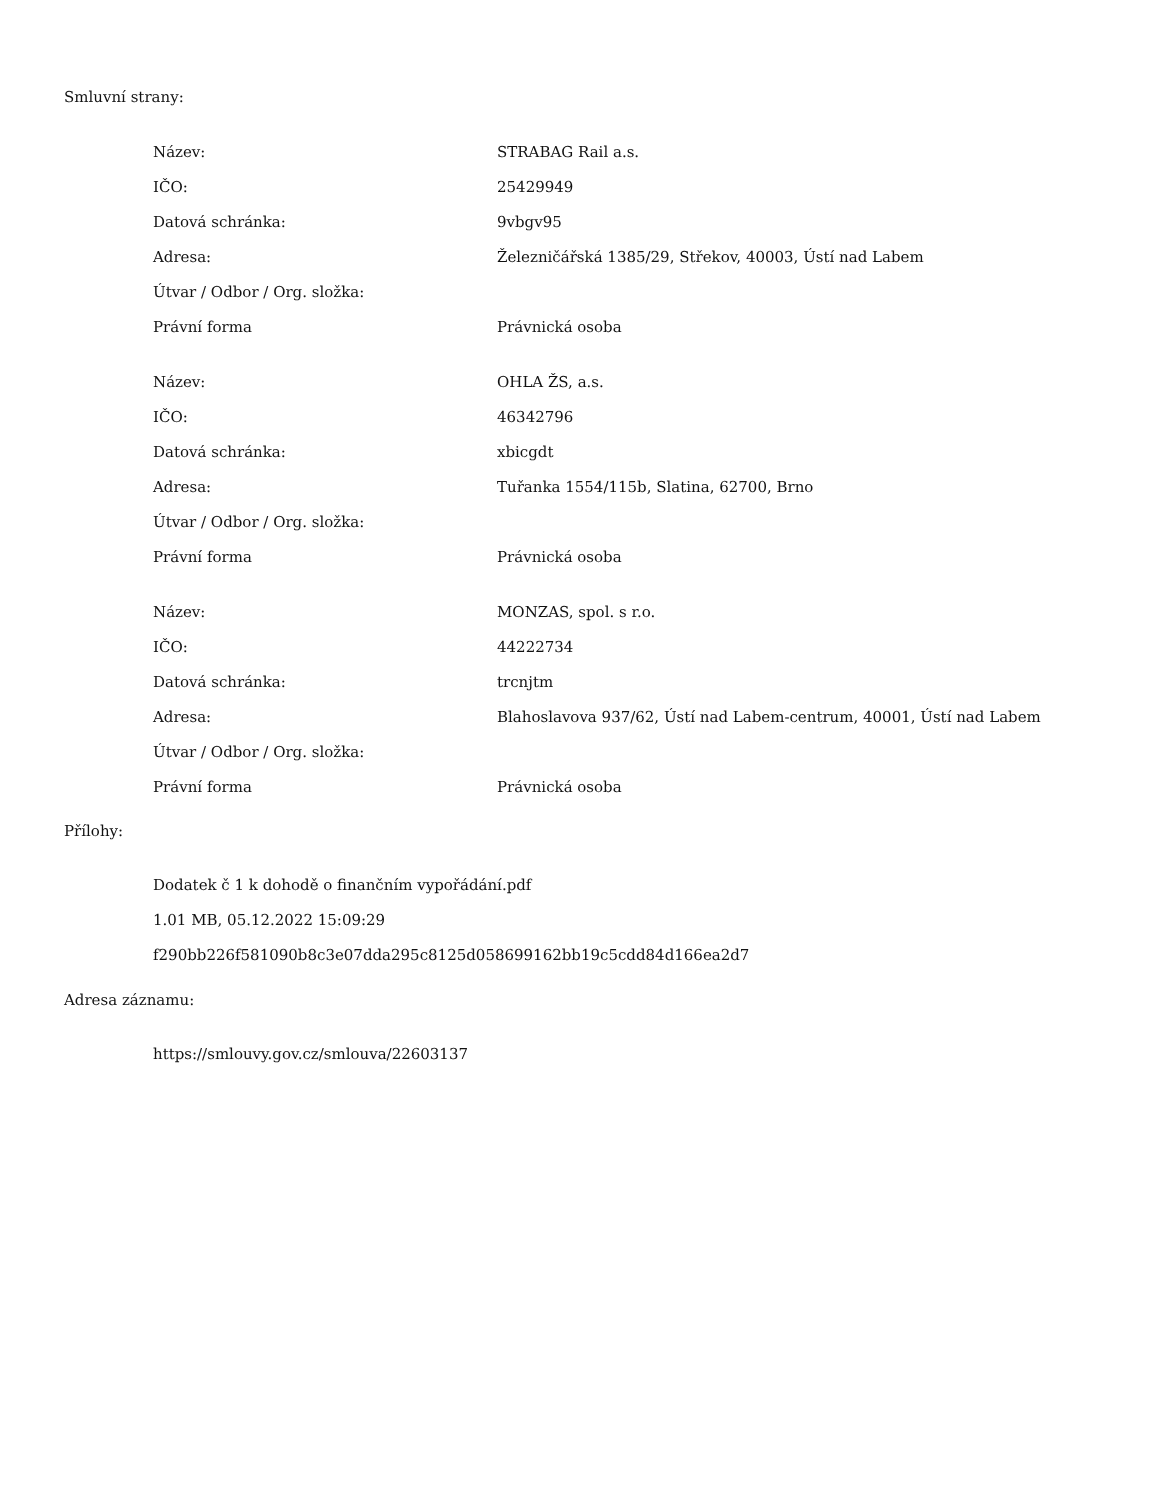Smluvní strany:
| Název: | STRABAG Rail a.s. |
| IČO: | 25429949 |
| Datová schránka: | 9vbgv95 |
| Adresa: | Železničářská 1385/29, Střekov, 40003, Ústí nad Labem |
| Útvar / Odbor / Org. složka: | |
| Právní forma | Právnická osoba |
| Název: | OHLA ŽS, a.s. |
| IČO: | 46342796 |
| Datová schránka: | xbicgdt |
| Adresa: | Tuřanka 1554/115b, Slatina, 62700, Brno |
| Útvar / Odbor / Org. složka: | |
| Právní forma | Právnická osoba |
| Název: | MONZAS, spol. s r.o. |
| IČO: | 44222734 |
| Datová schránka: | trcnjtm |
| Adresa: | Blahoslavova 937/62, Ústí nad Labem-centrum, 40001, Ústí nad Labem |
| Útvar / Odbor / Org. složka: | |
| Právní forma | Právnická osoba |
Přílohy:
Dodatek č 1 k dohodě o finančním vypořádání.pdf
1.01 MB, 05.12.2022 15:09:29
f290bb226f581090b8c3e07dda295c8125d058699162bb19c5cdd84d166ea2d7
Adresa záznamu:
https://smlouvy.gov.cz/smlouva/22603137